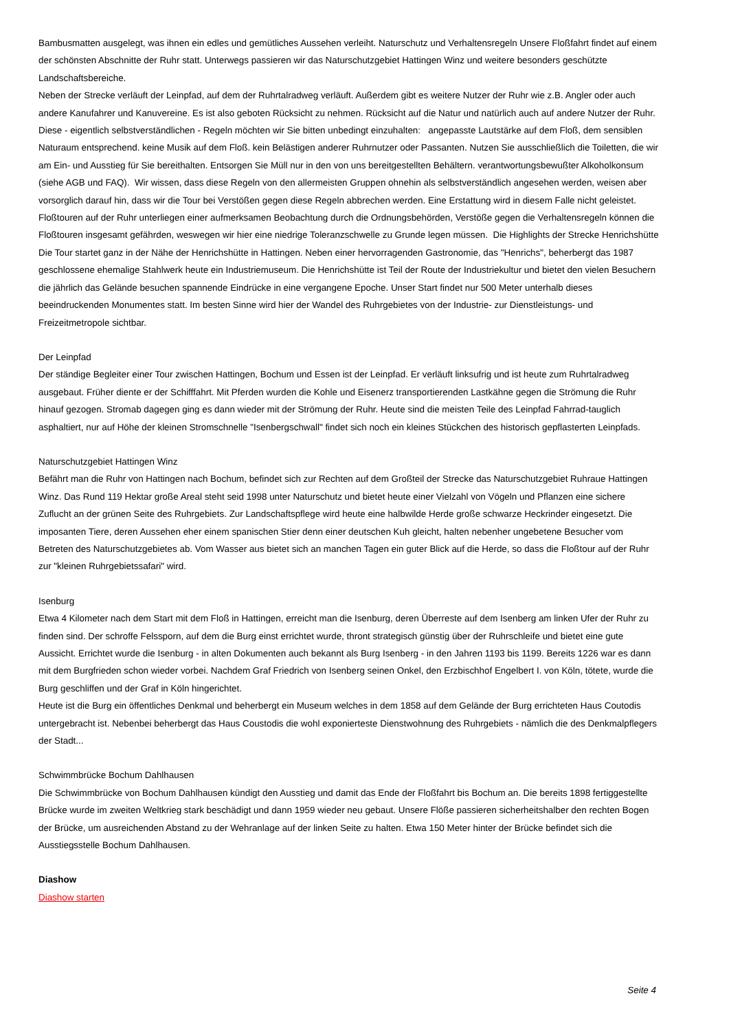Bambusmatten ausgelegt, was ihnen ein edles und gemütliches Aussehen verleiht. Naturschutz und Verhaltensregeln Unsere Floßfahrt findet auf einem der schönsten Abschnitte der Ruhr statt. Unterwegs passieren wir das Naturschutzgebiet Hattingen Winz und weitere besonders geschützte Landschaftsbereiche.
Neben der Strecke verläuft der Leinpfad, auf dem der Ruhrtalradweg verläuft. Außerdem gibt es weitere Nutzer der Ruhr wie z.B. Angler oder auch andere Kanufahrer und Kanuvereine. Es ist also geboten Rücksicht zu nehmen. Rücksicht auf die Natur und natürlich auch auf andere Nutzer der Ruhr. Diese - eigentlich selbstverständlichen - Regeln möchten wir Sie bitten unbedingt einzuhalten: angepasste Lautstärke auf dem Floß, dem sensiblen Naturaum entsprechend. keine Musik auf dem Floß. kein Belästigen anderer Ruhrnutzer oder Passanten. Nutzen Sie ausschließlich die Toiletten, die wir am Ein- und Ausstieg für Sie bereithalten. Entsorgen Sie Müll nur in den von uns bereitgestellten Behältern. verantwortungsbewußter Alkoholkonsum (siehe AGB und FAQ). Wir wissen, dass diese Regeln von den allermeisten Gruppen ohnehin als selbstverständlich angesehen werden, weisen aber vorsorglich darauf hin, dass wir die Tour bei Verstößen gegen diese Regeln abbrechen werden. Eine Erstattung wird in diesem Falle nicht geleistet. Floßtouren auf der Ruhr unterliegen einer aufmerksamen Beobachtung durch die Ordnungsbehörden, Verstöße gegen die Verhaltensregeln können die Floßtouren insgesamt gefährden, weswegen wir hier eine niedrige Toleranzschwelle zu Grunde legen müssen. Die Highlights der Strecke Henrichshütte
Die Tour startet ganz in der Nähe der Henrichshütte in Hattingen. Neben einer hervorragenden Gastronomie, das "Henrichs", beherbergt das 1987 geschlossene ehemalige Stahlwerk heute ein Industriemuseum. Die Henrichshütte ist Teil der Route der Industriekultur und bietet den vielen Besuchern die jährlich das Gelände besuchen spannende Eindrücke in eine vergangene Epoche. Unser Start findet nur 500 Meter unterhalb dieses beeindruckenden Monumentes statt. Im besten Sinne wird hier der Wandel des Ruhrgebietes von der Industrie- zur Dienstleistungs- und Freizeitmetropole sichtbar.
Der Leinpfad
Der ständige Begleiter einer Tour zwischen Hattingen, Bochum und Essen ist der Leinpfad. Er verläuft linksufrig und ist heute zum Ruhrtalradweg ausgebaut. Früher diente er der Schifffahrt. Mit Pferden wurden die Kohle und Eisenerz transportierenden Lastkähne gegen die Strömung die Ruhr hinauf gezogen. Stromab dagegen ging es dann wieder mit der Strömung der Ruhr. Heute sind die meisten Teile des Leinpfad Fahrrad-tauglich asphaltiert, nur auf Höhe der kleinen Stromschnelle "Isenbergschwall" findet sich noch ein kleines Stückchen des historisch gepflasterten Leinpfads.
Naturschutzgebiet Hattingen Winz
Befährt man die Ruhr von Hattingen nach Bochum, befindet sich zur Rechten auf dem Großteil der Strecke das Naturschutzgebiet Ruhraue Hattingen Winz. Das Rund 119 Hektar große Areal steht seid 1998 unter Naturschutz und bietet heute einer Vielzahl von Vögeln und Pflanzen eine sichere Zuflucht an der grünen Seite des Ruhrgebiets. Zur Landschaftspflege wird heute eine halbwilde Herde große schwarze Heckrinder eingesetzt. Die imposanten Tiere, deren Aussehen eher einem spanischen Stier denn einer deutschen Kuh gleicht, halten nebenher ungebetene Besucher vom Betreten des Naturschutzgebietes ab. Vom Wasser aus bietet sich an manchen Tagen ein guter Blick auf die Herde, so dass die Floßtour auf der Ruhr zur "kleinen Ruhrgebietssafari" wird.
Isenburg
Etwa 4 Kilometer nach dem Start mit dem Floß in Hattingen, erreicht man die Isenburg, deren Überreste auf dem Isenberg am linken Ufer der Ruhr zu finden sind. Der schroffe Felssporn, auf dem die Burg einst errichtet wurde, thront strategisch günstig über der Ruhrschleife und bietet eine gute Aussicht. Errichtet wurde die Isenburg - in alten Dokumenten auch bekannt als Burg Isenberg - in den Jahren 1193 bis 1199. Bereits 1226 war es dann mit dem Burgfrieden schon wieder vorbei. Nachdem Graf Friedrich von Isenberg seinen Onkel, den Erzbischhof Engelbert I. von Köln, tötete, wurde die Burg geschliffen und der Graf in Köln hingerichtet.
Heute ist die Burg ein öffentliches Denkmal und beherbergt ein Museum welches in dem 1858 auf dem Gelände der Burg errichteten Haus Coutodis untergebracht ist. Nebenbei beherbergt das Haus Coustodis die wohl exponierteste Dienstwohnung des Ruhrgebiets - nämlich die des Denkmalpflegers der Stadt...
Schwimmbrücke Bochum Dahlhausen
Die Schwimmbrücke von Bochum Dahlhausen kündigt den Ausstieg und damit das Ende der Floßfahrt bis Bochum an. Die bereits 1898 fertiggestellte Brücke wurde im zweiten Weltkrieg stark beschädigt und dann 1959 wieder neu gebaut. Unsere Flöße passieren sicherheitshalber den rechten Bogen der Brücke, um ausreichenden Abstand zu der Wehranlage auf der linken Seite zu halten. Etwa 150 Meter hinter der Brücke befindet sich die Ausstiegsstelle Bochum Dahlhausen.
Diashow
Diashow starten
Seite 4